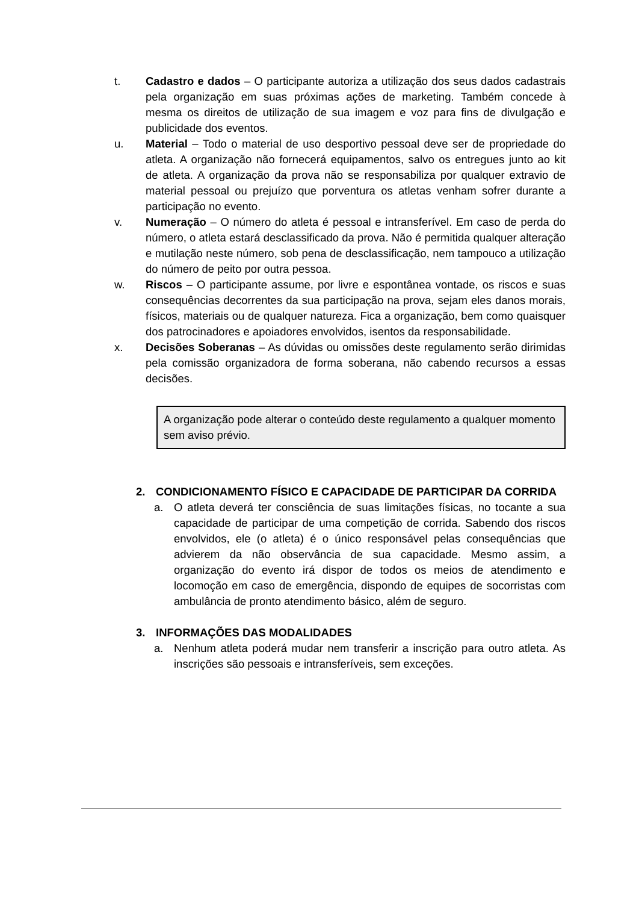t. Cadastro e dados – O participante autoriza a utilização dos seus dados cadastrais pela organização em suas próximas ações de marketing. Também concede à mesma os direitos de utilização de sua imagem e voz para fins de divulgação e publicidade dos eventos.
u. Material – Todo o material de uso desportivo pessoal deve ser de propriedade do atleta. A organização não fornecerá equipamentos, salvo os entregues junto ao kit de atleta. A organização da prova não se responsabiliza por qualquer extravio de material pessoal ou prejuízo que porventura os atletas venham sofrer durante a participação no evento.
v. Numeração – O número do atleta é pessoal e intransferível. Em caso de perda do número, o atleta estará desclassificado da prova. Não é permitida qualquer alteração e mutilação neste número, sob pena de desclassificação, nem tampouco a utilização do número de peito por outra pessoa.
w. Riscos – O participante assume, por livre e espontânea vontade, os riscos e suas consequências decorrentes da sua participação na prova, sejam eles danos morais, físicos, materiais ou de qualquer natureza. Fica a organização, bem como quaisquer dos patrocinadores e apoiadores envolvidos, isentos da responsabilidade.
x. Decisões Soberanas – As dúvidas ou omissões deste regulamento serão dirimidas pela comissão organizadora de forma soberana, não cabendo recursos a essas decisões.
A organização pode alterar o conteúdo deste regulamento a qualquer momento sem aviso prévio.
2. CONDICIONAMENTO FÍSICO E CAPACIDADE DE PARTICIPAR DA CORRIDA
a. O atleta deverá ter consciência de suas limitações físicas, no tocante a sua capacidade de participar de uma competição de corrida. Sabendo dos riscos envolvidos, ele (o atleta) é o único responsável pelas consequências que advierem da não observância de sua capacidade. Mesmo assim, a organização do evento irá dispor de todos os meios de atendimento e locomoção em caso de emergência, dispondo de equipes de socorristas com ambulância de pronto atendimento básico, além de seguro.
3. INFORMAÇÕES DAS MODALIDADES
a. Nenhum atleta poderá mudar nem transferir a inscrição para outro atleta. As inscrições são pessoais e intransferíveis, sem exceções.